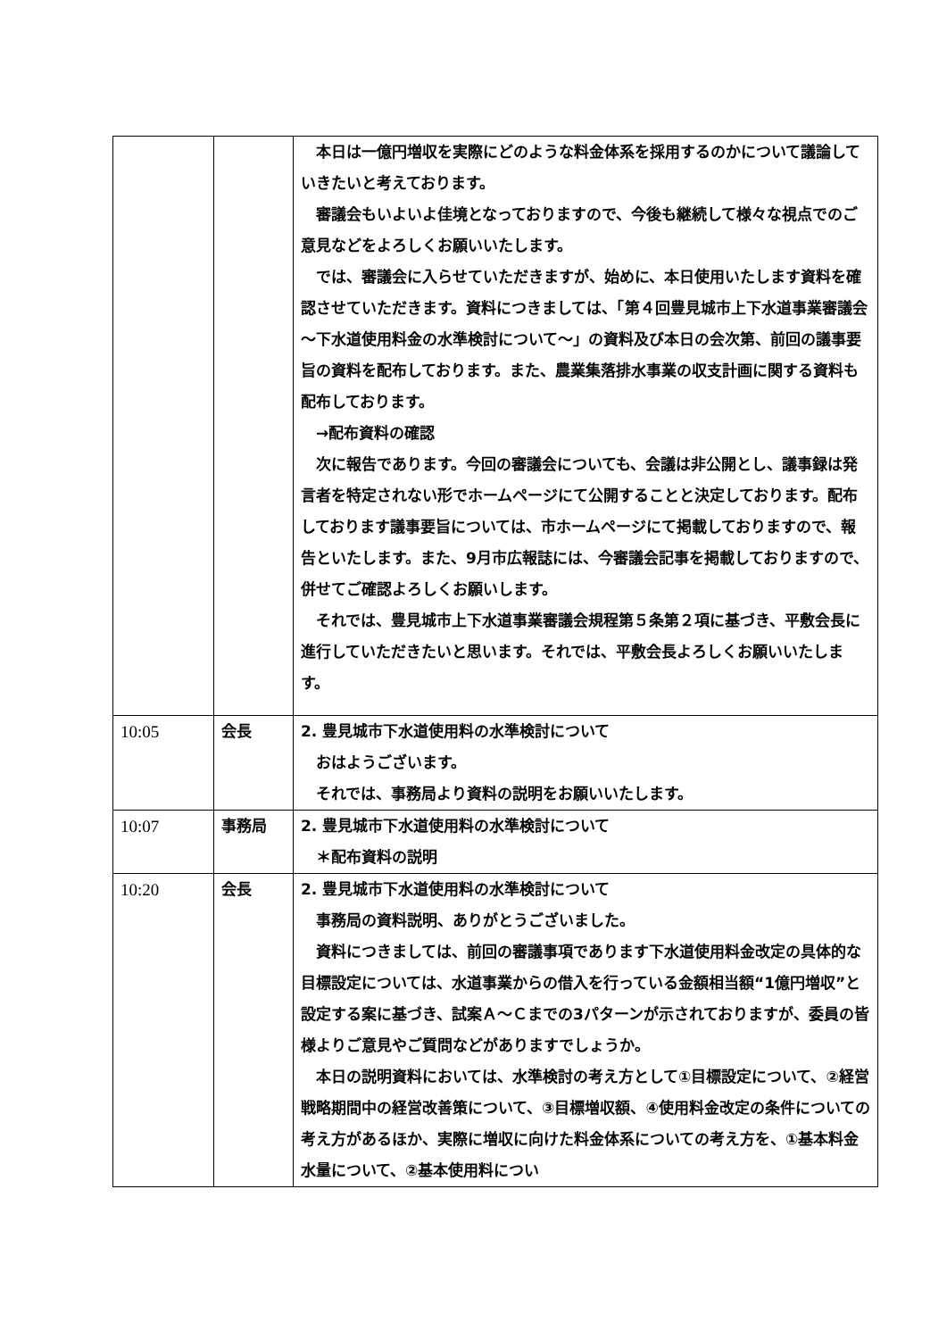| | | 本日は一億円増収を実際にどのような料金体系を採用するのかについて議論していきたいと考えております。 審議会もいよいよ佳境となっておりますので、今後も継続して様々な視点でのご意見などをよろしくお願いいたします。 では、審議会に入らせていただきますが、始めに、本日使用いたします資料を確認させていただきます。資料につきましては、「第４回豊見城市上下水道事業審議会～下水道使用料金の水準検討について～」の資料及び本日の会次第、前回の議事要旨の資料を配布しております。また、農業集落排水事業の収支計画に関する資料も配布しております。 →配布資料の確認 次に報告であります。今回の審議会についても、会議は非公開とし、議事録は発言者を特定されない形でホームページにて公開することと決定しております。配布しております議事要旨については、市ホームページにて掲載しておりますので、報告といたします。また、9月市広報誌には、今審議会記事を掲載しておりますので、併せてご確認よろしくお願いします。 それでは、豊見城市上下水道事業審議会規程第５条第２項に基づき、平敷会長に進行していただきたいと思います。それでは、平敷会長よろしくお願いいたします。 |
| 10:05 | 会長 | 2. 豊見城市下水道使用料の水準検討について おはようございます。 それでは、事務局より資料の説明をお願いいたします。 |
| 10:07 | 事務局 | 2. 豊見城市下水道使用料の水準検討について ＊配布資料の説明 |
| 10:20 | 会長 | 2. 豊見城市下水道使用料の水準検討について 事務局の資料説明、ありがとうございました。 資料につきましては、前回の審議事項であります下水道使用料金改定の具体的な目標設定については、水道事業からの借入を行っている金額相当額“1億円増収”と設定する案に基づき、試案Ａ～Ｃまでの3パターンが示されておりますが、委員の皆様よりご意見やご質問などがありますでしょうか。 本日の説明資料においては、水準検討の考え方として①目標設定について、②経営戦略期間中の経営改善策について、③目標増収額、④使用料金改定の条件についての考え方があるほか、実際に増収に向けた料金体系についての考え方を、①基本料金水量について、②基本使用料につい |